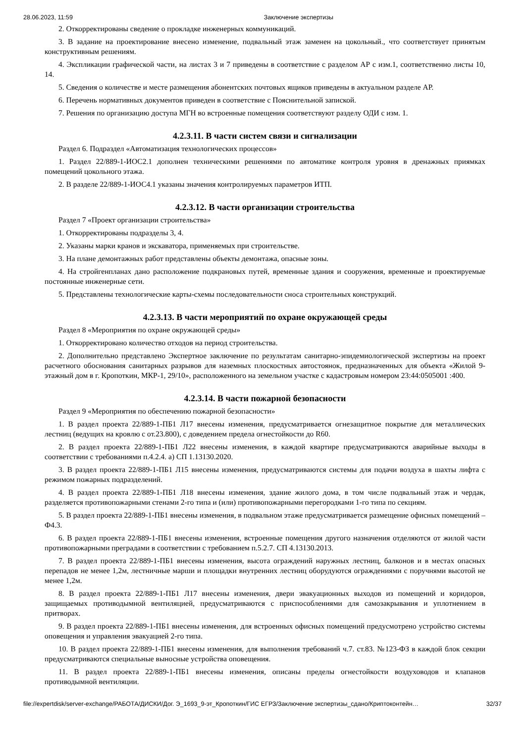28.06.2023, 11:59 Заключение экспертизы
2. Откорректированы сведение о прокладке инженерных коммуникаций.
3. В задание на проектирование внесено изменение, подвальный этаж заменен на цокольный., что соответствует принятым конструктивным решениям.
4. Экспликации графической части, на листах 3 и 7 приведены в соответствие с разделом АР с изм.1, соответственно листы 10, 14.
5. Сведения о количестве и месте размещения абонентских почтовых ящиков приведены в актуальном разделе АР.
6. Перечень нормативных документов приведен в соответствие с Пояснительной запиской.
7. Решения по организацию доступа МГН во встроенные помещения соответствуют разделу ОДИ с изм. 1.
4.2.3.11. В части систем связи и сигнализации
Раздел 6. Подраздел «Автоматизация технологических процессов»
1. Раздел 22/889-1-ИОС2.1 дополнен техническими решениями по автоматике контроля уровня в дренажных приямках помещений цокольного этажа.
2. В разделе 22/889-1-ИОС4.1 указаны значения контролируемых параметров ИТП.
4.2.3.12. В части организации строительства
Раздел 7 «Проект организации строительства»
1. Откорректированы подразделы 3, 4.
2. Указаны марки кранов и экскаватора, применяемых при строительстве.
3. На плане демонтажных работ представлены объекты демонтажа, опасные зоны.
4. На стройгенпланах дано расположение подкрановых путей, временные здания и сооружения, временные и проектируемые постоянные инженерные сети.
5. Представлены технологические карты-схемы последовательности сноса строительных конструкций.
4.2.3.13. В части мероприятий по охране окружающей среды
Раздел 8 «Мероприятия по охране окружающей среды»
1. Откорректировано количество отходов на период строительства.
2. Дополнительно представлено Экспертное заключение по результатам санитарно-эпидемиологической экспертизы на проект расчетного обоснования санитарных разрывов для наземных плоскостных автостоянок, предназначенных для объекта «Жилой 9-этажный дом в г. Кропоткин, МКР-1, 29/10», расположенного на земельном участке с кадастровым номером 23:44:0505001 :400.
4.2.3.14. В части пожарной безопасности
Раздел 9 «Мероприятия по обеспечению пожарной безопасности»
1. В раздел проекта 22/889-1-ПБ1 Л17 внесены изменения, предусматривается огнезащитное покрытие для металлических лестниц (ведущих на кровлю с от.23.800), с доведением предела огнестойкости до R60.
2. В раздел проекта 22/889-1-ПБ1 Л22 внесены изменения, в каждой квартире предусматриваются аварийные выходы в соответствии с требованиями п.4.2.4. а) СП 1.13130.2020.
3. В раздел проекта 22/889-1-ПБ1 Л15 внесены изменения, предусматриваются системы для подачи воздуха в шахты лифта с режимом пожарных подразделений.
4. В раздел проекта 22/889-1-ПБ1 Л18 внесены изменения, здание жилого дома, в том числе подвальный этаж и чердак, разделяется противопожарными стенами 2-го типа и (или) противопожарными перегородками 1-го типа по секциям.
5. В раздел проекта 22/889-1-ПБ1 внесены изменения, в подвальном этаже предусматривается размещение офисных помещений – Ф4.3.
6. В раздел проекта 22/889-1-ПБ1 внесены изменения, встроенные помещения другого назначения отделяются от жилой части противопожарными преградами в соответствии с требованием п.5.2.7. СП 4.13130.2013.
7. В раздел проекта 22/889-1-ПБ1 внесены изменения, высота ограждений наружных лестниц, балконов и в местах опасных перепадов не менее 1,2м, лестничные марши и площадки внутренних лестниц оборудуются ограждениями с поручнями высотой не менее 1,2м.
8. В раздел проекта 22/889-1-ПБ1 Л17 внесены изменения, двери эвакуационных выходов из помещений и коридоров, защищаемых противодымной вентиляцией, предусматриваются с приспособлениями для самозакрывания и уплотнением в притворах.
9. В раздел проекта 22/889-1-ПБ1 внесены изменения, для встроенных офисных помещений предусмотрено устройство системы оповещения и управления эвакуацией 2-го типа.
10. В раздел проекта 22/889-1-ПБ1 внесены изменения, для выполнения требований ч.7. ст.83. №123-ФЗ в каждой блок секции предусматриваются специальные выносные устройства оповещения.
11. В раздел проекта 22/889-1-ПБ1 внесены изменения, описаны пределы огнестойкости воздуховодов и клапанов противодымной вентиляции.
file://expertdisk/server-exchange/РАБОТА/ДИСКИ/Дог. Э_1693_9-эт_Кропоткин/ГИС ЕГРЗ/Заключение экспертизы_сдано/Криптоконтейн… 32/37